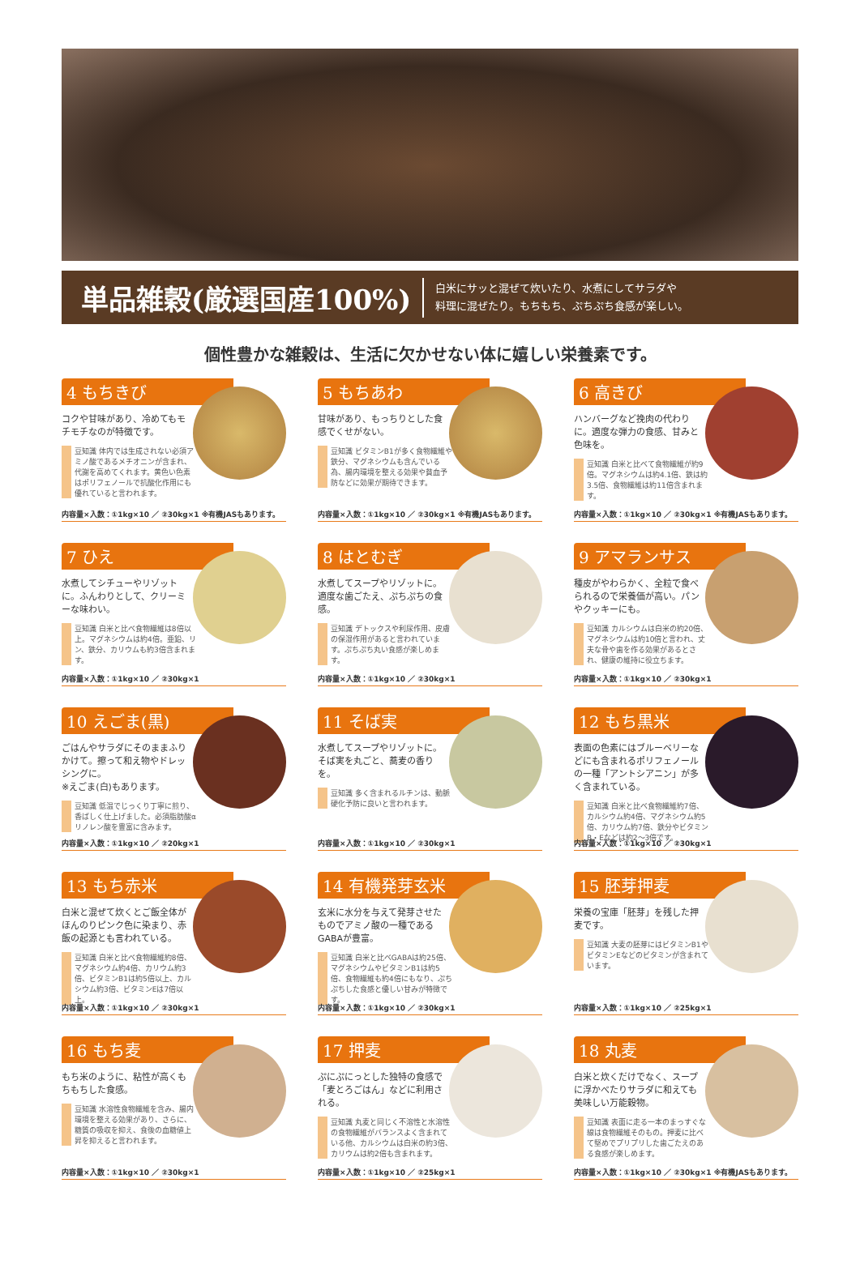単品雑穀(厳選国産100%)
白米にサッと混ぜて炊いたり、水煮にしてサラダや
料理に混ぜたり。もちもち、ぷちぷち食感が楽しい。
個性豊かな雑穀は、生活に欠かせない体に嬉しい栄養素です。
4 もちきび
コクや甘味があり、冷めてもモチモチなのが特徴です。
豆知識 体内では生成されない必須アミノ酸であるメチオニンが含まれ、代謝を高めてくれます。黄色い色素はポリフェノールで抗酸化作用にも優れていると言われます。
内容量×入数：①1kg×10 ／ ②30kg×1 ※有機JASもあります。
5 もちあわ
甘味があり、もっちりとした食感でくせがない。
豆知識 ビタミンB1が多く食物繊維や鉄分、マグネシウムも含んでいる為、腸内環境を整える効果や貧血予防などに効果が期待できます。
内容量×入数：①1kg×10 ／ ②30kg×1 ※有機JASもあります。
6 高きび
ハンバーグなど挽肉の代わりに。適度な弾力の食感、甘みと色味を。
豆知識 白米と比べて食物繊維が約9倍。マグネシウムは約4.1倍、鉄は約3.5倍、食物繊維は約11倍含まれます。
内容量×入数：①1kg×10 ／ ②30kg×1 ※有機JASもあります。
7 ひえ
水煮してシチューやリゾットに。ふんわりとして、クリーミーな味わい。
豆知識 白米と比べ食物繊維は8倍以上。マグネシウムは約4倍。亜鉛、リン、鉄分、カリウムも約3倍含まれます。
内容量×入数：①1kg×10 ／ ②30kg×1
8 はとむぎ
水煮してスープやリゾットに。適度な歯ごたえ、ぷちぷちの食感。
豆知識 デトックスや利尿作用、皮膚の保湿作用があると言われています。ぷちぷち丸い食感が楽しめます。
内容量×入数：①1kg×10 ／ ②30kg×1
9 アマランサス
種皮がやわらかく、全粒で食べられるので栄養価が高い。パンやクッキーにも。
豆知識 カルシウムは白米の約20倍、マグネシウムは約10倍と言われ、丈夫な骨や歯を作る効果があるとされ、健康の維持に役立ちます。
内容量×入数：①1kg×10 ／ ②30kg×1
10 えごま(黒)
ごはんやサラダにそのままふりかけて。擦って和え物やドレッシングに。
※えごま(白)もあります。
豆知識 低温でじっくり丁寧に煎り、香ばしく仕上げました。必須脂肪酸αリノレン酸を豊富に含みます。
内容量×入数：①1kg×10 ／ ②20kg×1
11 そば実
水煮してスープやリゾットに。そば実を丸ごと、蕎麦の香りを。
豆知識 多く含まれるルチンは、動脈硬化予防に良いと言われます。
内容量×入数：①1kg×10 ／ ②30kg×1
12 もち黒米
表面の色素にはブルーベリーなどにも含まれるポリフェノールの一種「アントシアニン」が多く含まれている。
豆知識 白米と比べ食物繊維約7倍、カルシウム約4倍、マグネシウム約5倍、カリウム約7倍、鉄分やビタミンB・Eなどは約2〜3倍です。
内容量×入数：①1kg×10 ／ ②30kg×1
13 もち赤米
白米と混ぜて炊くとご飯全体がほんのりピンク色に染まり、赤飯の起源とも言われている。
豆知識 白米と比べ食物繊維約8倍、マグネシウム約4倍、カリウム約3倍、ビタミンB1は約5倍以上、カルシウム約3倍、ビタミンEは7倍以上。
内容量×入数：①1kg×10 ／ ②30kg×1
14 有機発芽玄米
玄米に水分を与えて発芽させたものでアミノ酸の一種であるGABAが豊富。
豆知識 白米と比べGABAは約25倍、マグネシウムやビタミンB1は約5倍、食物繊維も約4倍にもなり、ぷちぷちした食感と優しい甘みが特徴です。
内容量×入数：①1kg×10 ／ ②30kg×1
15 胚芽押麦
栄養の宝庫「胚芽」を残した押麦です。
豆知識 大麦の胚芽にはビタミンB1やビタミンEなどのビタミンが含まれています。
内容量×入数：①1kg×10 ／ ②25kg×1
16 もち麦
もち米のように、粘性が高くもちもちした食感。
豆知識 水溶性食物繊維を含み、腸内環境を整える効果があり、さらに、糖質の吸収を抑え、食後の血糖値上昇を抑えると言われます。
内容量×入数：①1kg×10 ／ ②30kg×1
17 押麦
ぷにぷにっとした独特の食感で「麦とろごはん」などに利用される。
豆知識 丸麦と同じく不溶性と水溶性の食物繊維がバランスよく含まれている他、カルシウムは白米の約3倍、カリウムは約2倍も含まれます。
内容量×入数：①1kg×10 ／ ②25kg×1
18 丸麦
白米と炊くだけでなく、スープに浮かべたりサラダに和えても美味しい万能穀物。
豆知識 表面に走る一本のまっすぐな線は食物繊維そのもの。押麦に比べて堅めでプリプリした歯ごたえのある食感が楽しめます。
内容量×入数：①1kg×10 ／ ②30kg×1 ※有機JASもあります。